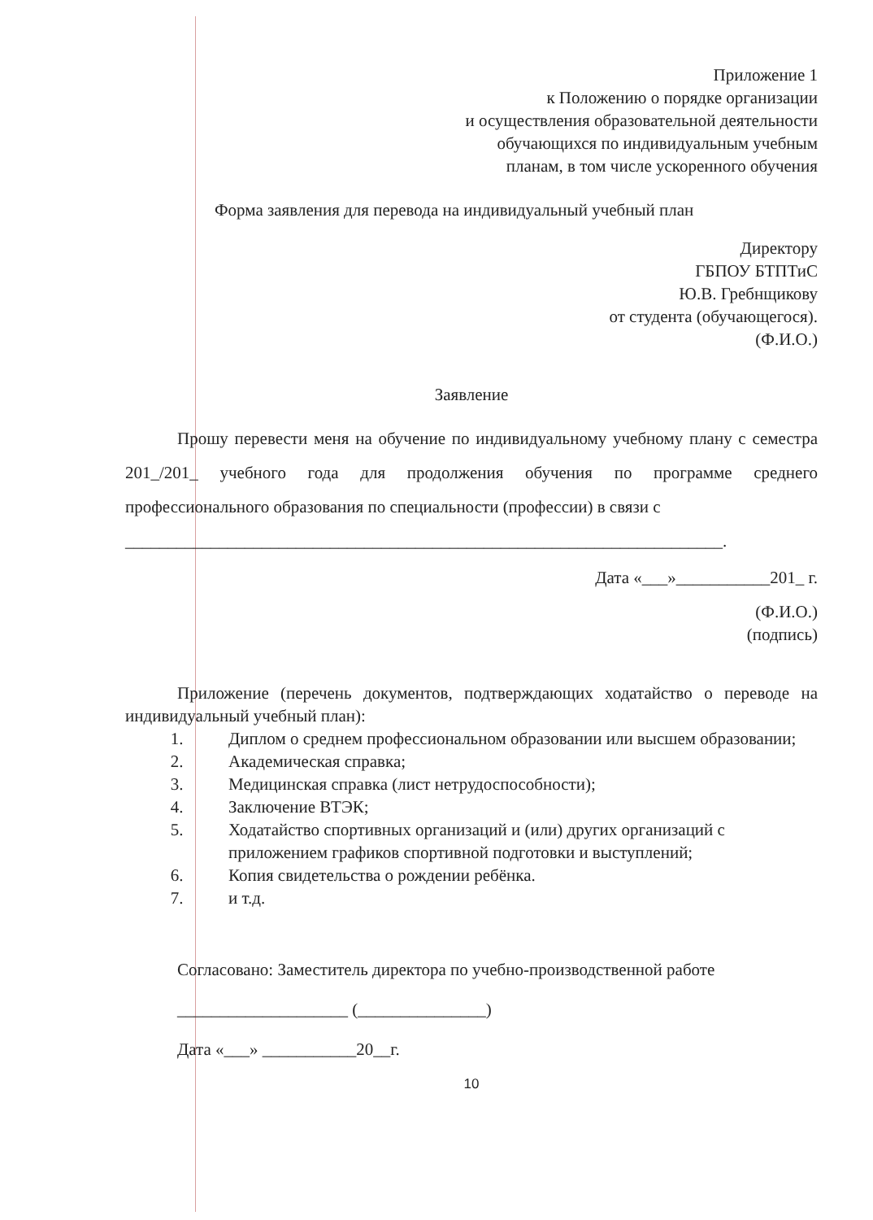Приложение 1
к Положению о порядке организации
и осуществления образовательной деятельности
обучающихся по индивидуальным учебным
планам, в том числе ускоренного обучения
Форма заявления для перевода на индивидуальный учебный план
Директору
ГБПОУ БТПТиС
Ю.В. Гребнщикову
от студента (обучающегося).
(Ф.И.О.)
Заявление
Прошу перевести меня на обучение по индивидуальному учебному плану с семестра 201_/201_ учебного года для продолжения обучения по программе среднего профессионального образования по специальности (профессии) в связи с
______________________________________________________________________.
Дата «___»___________201_ г.
(Ф.И.О.)
(подпись)
Приложение (перечень документов, подтверждающих ходатайство о переводе на индивидуальный учебный план):
1. Диплом о среднем профессиональном образовании или высшем образовании;
2. Академическая справка;
3. Медицинская справка (лист нетрудоспособности);
4. Заключение ВТЭК;
5. Ходатайство спортивных организаций и (или) других организаций с приложением графиков спортивной подготовки и выступлений;
6. Копия свидетельства о рождении ребёнка.
7. и т.д.
Согласовано: Заместитель директора по учебно-производственной работе
____________________ (_______________)
Дата «___» ___________20__г.
10